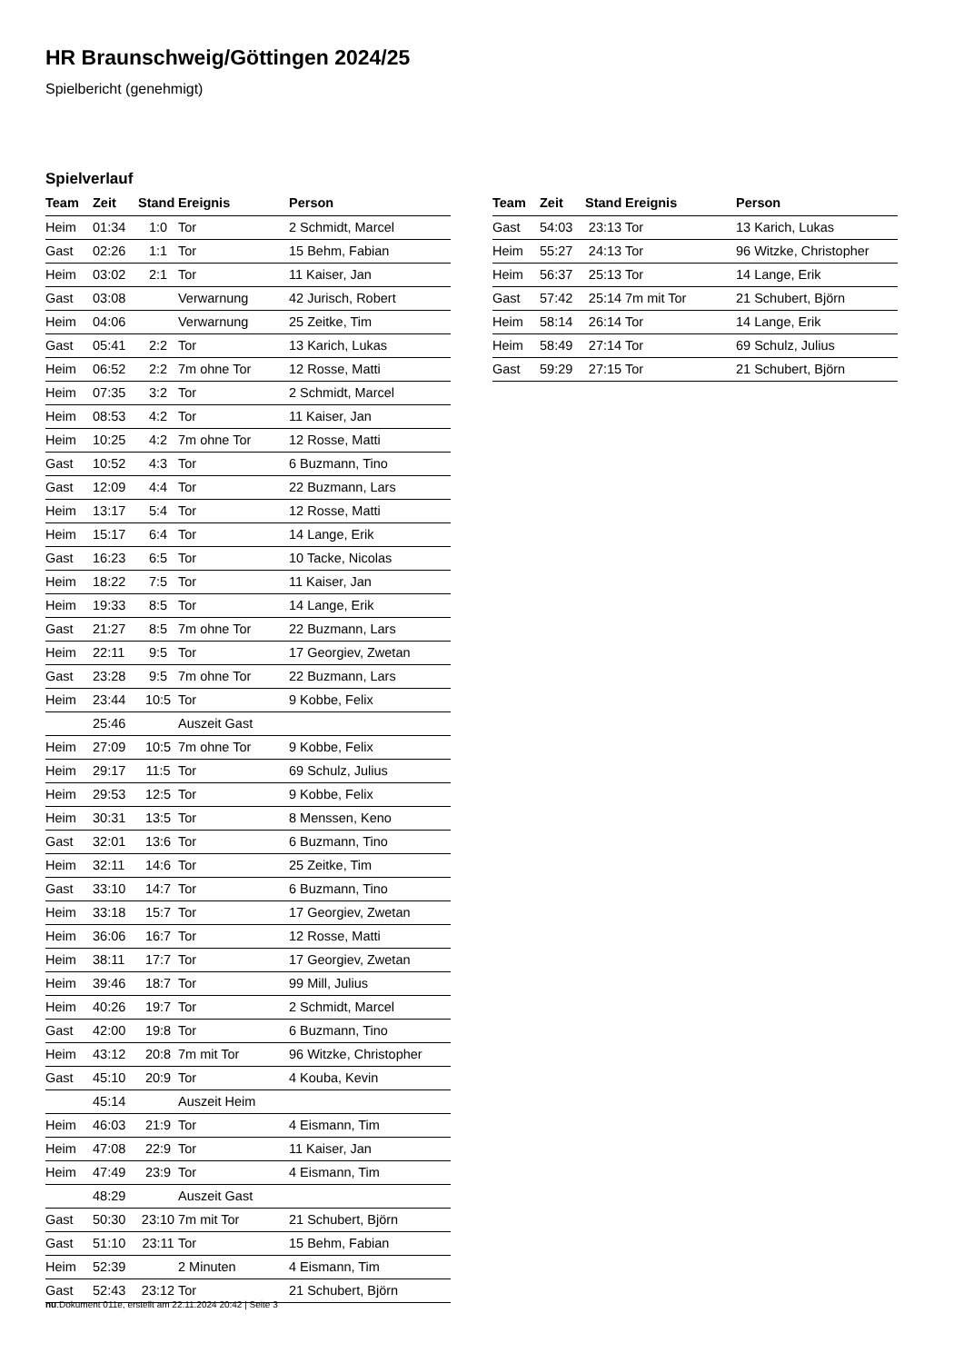HR Braunschweig/Göttingen 2024/25
Spielbericht (genehmigt)
Spielverlauf
| Team | Zeit | Stand | Ereignis | Person |
| --- | --- | --- | --- | --- |
| Heim | 01:34 | 1:0 | Tor | 2 Schmidt, Marcel |
| Gast | 02:26 | 1:1 | Tor | 15 Behm, Fabian |
| Heim | 03:02 | 2:1 | Tor | 11 Kaiser, Jan |
| Gast | 03:08 | | Verwarnung | 42 Jurisch, Robert |
| Heim | 04:06 | | Verwarnung | 25 Zeitke, Tim |
| Gast | 05:41 | 2:2 | Tor | 13 Karich, Lukas |
| Heim | 06:52 | 2:2 | 7m ohne Tor | 12 Rosse, Matti |
| Heim | 07:35 | 3:2 | Tor | 2 Schmidt, Marcel |
| Heim | 08:53 | 4:2 | Tor | 11 Kaiser, Jan |
| Heim | 10:25 | 4:2 | 7m ohne Tor | 12 Rosse, Matti |
| Gast | 10:52 | 4:3 | Tor | 6 Buzmann, Tino |
| Gast | 12:09 | 4:4 | Tor | 22 Buzmann, Lars |
| Heim | 13:17 | 5:4 | Tor | 12 Rosse, Matti |
| Heim | 15:17 | 6:4 | Tor | 14 Lange, Erik |
| Gast | 16:23 | 6:5 | Tor | 10 Tacke, Nicolas |
| Heim | 18:22 | 7:5 | Tor | 11 Kaiser, Jan |
| Heim | 19:33 | 8:5 | Tor | 14 Lange, Erik |
| Gast | 21:27 | 8:5 | 7m ohne Tor | 22 Buzmann, Lars |
| Heim | 22:11 | 9:5 | Tor | 17 Georgiev, Zwetan |
| Gast | 23:28 | 9:5 | 7m ohne Tor | 22 Buzmann, Lars |
| Heim | 23:44 | 10:5 | Tor | 9 Kobbe, Felix |
| | 25:46 | | Auszeit Gast | |
| Heim | 27:09 | 10:5 | 7m ohne Tor | 9 Kobbe, Felix |
| Heim | 29:17 | 11:5 | Tor | 69 Schulz, Julius |
| Heim | 29:53 | 12:5 | Tor | 9 Kobbe, Felix |
| Heim | 30:31 | 13:5 | Tor | 8 Menssen, Keno |
| Gast | 32:01 | 13:6 | Tor | 6 Buzmann, Tino |
| Heim | 32:11 | 14:6 | Tor | 25 Zeitke, Tim |
| Gast | 33:10 | 14:7 | Tor | 6 Buzmann, Tino |
| Heim | 33:18 | 15:7 | Tor | 17 Georgiev, Zwetan |
| Heim | 36:06 | 16:7 | Tor | 12 Rosse, Matti |
| Heim | 38:11 | 17:7 | Tor | 17 Georgiev, Zwetan |
| Heim | 39:46 | 18:7 | Tor | 99 Mill, Julius |
| Heim | 40:26 | 19:7 | Tor | 2 Schmidt, Marcel |
| Gast | 42:00 | 19:8 | Tor | 6 Buzmann, Tino |
| Heim | 43:12 | 20:8 | 7m mit Tor | 96 Witzke, Christopher |
| Gast | 45:10 | 20:9 | Tor | 4 Kouba, Kevin |
| | 45:14 | | Auszeit Heim | |
| Heim | 46:03 | 21:9 | Tor | 4 Eismann, Tim |
| Heim | 47:08 | 22:9 | Tor | 11 Kaiser, Jan |
| Heim | 47:49 | 23:9 | Tor | 4 Eismann, Tim |
| | 48:29 | | Auszeit Gast | |
| Gast | 50:30 | 23:10 | 7m mit Tor | 21 Schubert, Björn |
| Gast | 51:10 | 23:11 | Tor | 15 Behm, Fabian |
| Heim | 52:39 | | 2 Minuten | 4 Eismann, Tim |
| Gast | 52:43 | 23:12 | Tor | 21 Schubert, Björn |
| Team | Zeit | Stand | Ereignis | Person |
| --- | --- | --- | --- | --- |
| Gast | 54:03 | 23:13 | Tor | 13 Karich, Lukas |
| Heim | 55:27 | 24:13 | Tor | 96 Witzke, Christopher |
| Heim | 56:37 | 25:13 | Tor | 14 Lange, Erik |
| Gast | 57:42 | 25:14 | 7m mit Tor | 21 Schubert, Björn |
| Heim | 58:14 | 26:14 | Tor | 14 Lange, Erik |
| Heim | 58:49 | 27:14 | Tor | 69 Schulz, Julius |
| Gast | 59:29 | 27:15 | Tor | 21 Schubert, Björn |
nu.Dokument 011e, erstellt am 22.11.2024 20:42 | Seite 3